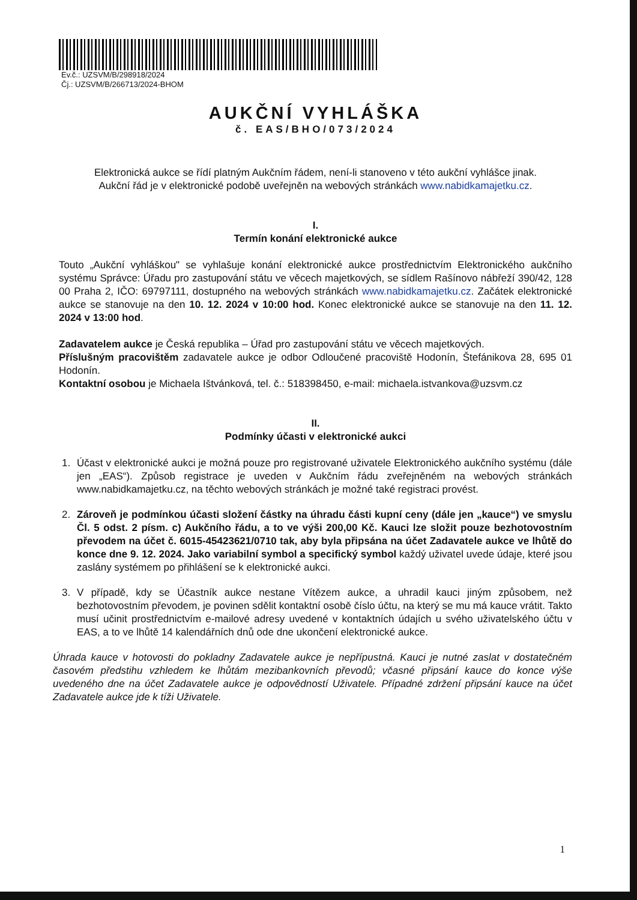Ev.č.: UZSVM/B/298918/2024
Čj.: UZSVM/B/266713/2024-BHOM
AUKČNÍ VYHLÁŠKA
č. EAS/BHO/073/2024
Elektronická aukce se řídí platným Aukčním řádem, není-li stanoveno v této aukční vyhlášce jinak.
Aukční řád je v elektronické podobě uveřejněn na webových stránkách www.nabidkamajetku.cz.
I.
Termín konání elektronické aukce
Touto „Aukční vyhláškou" se vyhlašuje konání elektronické aukce prostřednictvím Elektronického aukčního systému Správce: Úřadu pro zastupování státu ve věcech majetkových, se sídlem Rašínovo nábřeží 390/42, 128 00 Praha 2, IČO: 69797111, dostupného na webových stránkách www.nabidkamajetku.cz. Začátek elektronické aukce se stanovuje na den 10. 12. 2024 v 10:00 hod. Konec elektronické aukce se stanovuje na den 11. 12. 2024 v 13:00 hod.
Zadavatelem aukce je Česká republika – Úřad pro zastupování státu ve věcech majetkových.
Příslušným pracovištěm zadavatele aukce je odbor Odloučené pracoviště Hodonín, Štefánikova 28, 695 01 Hodonín.
Kontaktní osobou je Michaela Ištvánková, tel. č.: 518398450, e-mail: michaela.istvankova@uzsvm.cz
II.
Podmínky účasti v elektronické aukci
1. Účast v elektronické aukci je možná pouze pro registrované uživatele Elektronického aukčního systému (dále jen „EAS“). Způsob registrace je uveden v Aukčním řádu zveřejněném na webových stránkách www.nabidkamajetku.cz, na těchto webových stránkách je možné také registraci provést.
2. Zároveň je podmínkou účasti složení částky na úhradu části kupní ceny (dále jen „kauce“) ve smyslu Čl. 5 odst. 2 písm. c) Aukčního řádu, a to ve výši 200,00 Kč. Kauci lze složit pouze bezhotovostním převodem na účet č. 6015-45423621/0710 tak, aby byla připsána na účet Zadavatele aukce ve lhůtě do konce dne 9. 12. 2024. Jako variabilní symbol a specifický symbol každý uživatel uvede údaje, které jsou zaslány systémem po přihlášení se k elektronické aukci.
3. V případě, kdy se Účastník aukce nestane Vítězem aukce, a uhradil kauci jiným způsobem, než bezhotovostním převodem, je povinen sdělit kontaktní osobě číslo účtu, na který se mu má kauce vrátit. Takto musí učinit prostřednictvím e-mailové adresy uvedené v kontaktních údajích u svého uživatelského účtu v EAS, a to ve lhůtě 14 kalendářních dnů ode dne ukončení elektronické aukce.
Úhrada kauce v hotovosti do pokladny Zadavatele aukce je nepřípustná. Kauci je nutné zaslat v dostatečném časovém předstihu vzhledem ke lhůtám mezibankovních převodů; včasné připsání kauce do konce výše uvedeného dne na účet Zadavatele aukce je odpovědností Uživatele. Případné zdržení připsání kauce na účet Zadavatele aukce jde k tíži Uživatele.
1